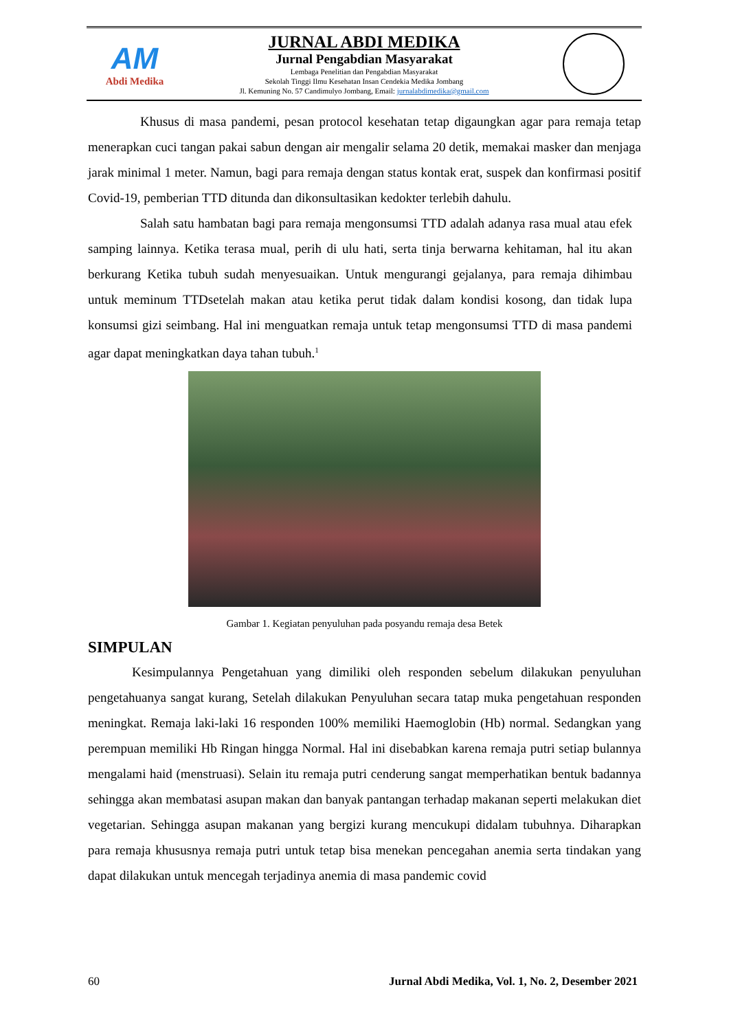AM
Abdi Medika
JURNAL ABDI MEDIKA
Jurnal Pengabdian Masyarakat
Lembaga Penelitian dan Pengabdian Masyarakat
Sekolah Tinggi Ilmu Kesehatan Insan Cendekia Medika Jombang
Jl. Kemuning No. 57 Candimulyo Jombang, Email: jurnalabdimedika@gmail.com
Khusus di masa pandemi, pesan protocol kesehatan tetap digaungkan agar para remaja tetap menerapkan cuci tangan pakai sabun dengan air mengalir selama 20 detik, memakai masker dan menjaga jarak minimal 1 meter. Namun, bagi para remaja dengan status kontak erat, suspek dan konfirmasi positif Covid-19, pemberian TTD ditunda dan dikonsultasikan kedokter terlebih dahulu.
Salah satu hambatan bagi para remaja mengonsumsi TTD adalah adanya rasa mual atau efek samping lainnya. Ketika terasa mual, perih di ulu hati, serta tinja berwarna kehitaman, hal itu akan berkurang Ketika tubuh sudah menyesuaikan. Untuk mengurangi gejalanya, para remaja dihimbau untuk meminum TTDsetelah makan atau ketika perut tidak dalam kondisi kosong, dan tidak lupa konsumsi gizi seimbang. Hal ini menguatkan remaja untuk tetap mengonsumsi TTD di masa pandemi agar dapat meningkatkan daya tahan tubuh.<sup>1</sup>
Gambar 1. Kegiatan penyuluhan pada posyandu remaja desa Betek
SIMPULAN
Kesimpulannya Pengetahuan yang dimiliki oleh responden sebelum dilakukan penyuluhan pengetahuanya sangat kurang, Setelah dilakukan Penyuluhan secara tatap muka pengetahuan responden meningkat. Remaja laki-laki 16 responden 100% memiliki Haemoglobin (Hb) normal. Sedangkan yang perempuan memiliki Hb Ringan hingga Normal. Hal ini disebabkan karena remaja putri setiap bulannya mengalami haid (menstruasi). Selain itu remaja putri cenderung sangat memperhatikan bentuk badannya sehingga akan membatasi asupan makan dan banyak pantangan terhadap makanan seperti melakukan diet vegetarian. Sehingga asupan makanan yang bergizi kurang mencukupi didalam tubuhnya. Diharapkan para remaja khususnya remaja putri untuk tetap bisa menekan pencegahan anemia serta tindakan yang dapat dilakukan untuk mencegah terjadinya anemia di masa pandemic covid
60 Jurnal Abdi Medika, Vol. 1, No. 2, Desember 2021